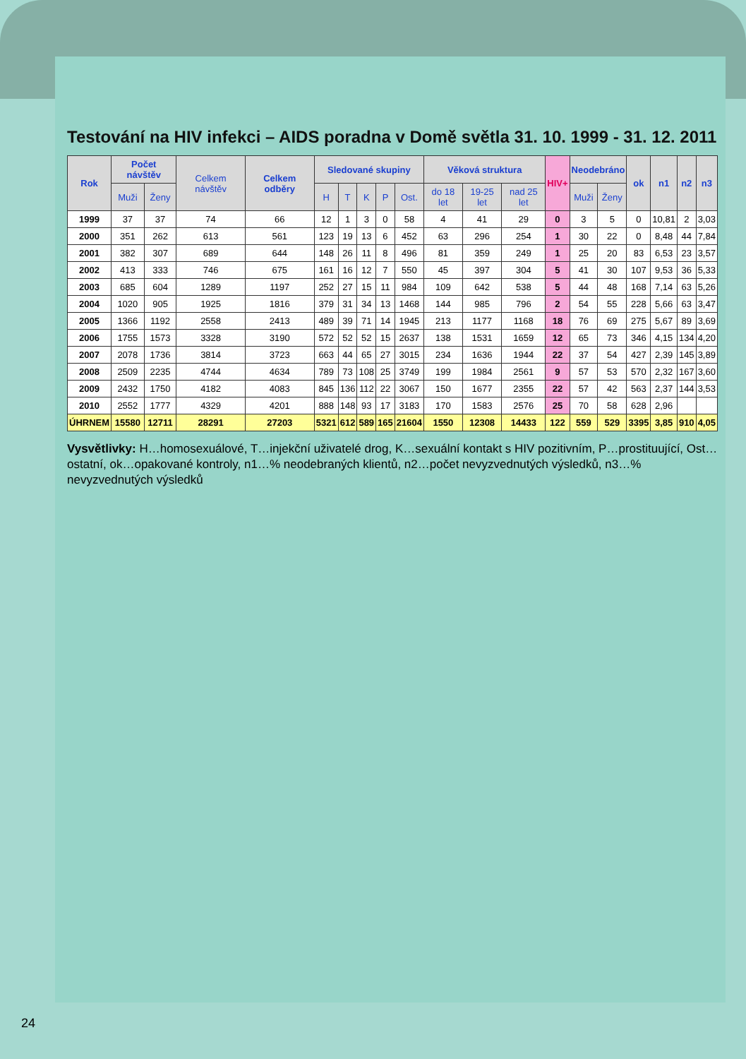Testování na HIV infekci – AIDS poradna v Domě světla 31. 10. 1999 - 31. 12. 2011
| Rok | Počet návštěv | | Celkem návštěv | Celkem odběry | Sledované skupiny | | | | | Věková struktura | | | HIV+ | Neodebráno | | ok | n1 | n2 | n3 |
| --- | --- | --- | --- | --- | --- | --- | --- | --- | --- | --- | --- | --- | --- | --- | --- | --- | --- | --- | --- |
| | Muži | Ženy | | | H | T | K | P | Ost. | do 18 let | 19-25 let | nad 25 let | | Muži | Ženy | | | | |
| 1999 | 37 | 37 | 74 | 66 | 12 | 1 | 3 | 0 | 58 | 4 | 41 | 29 | 0 | 3 | 5 | 0 | 10,81 | 2 | 3,03 |
| 2000 | 351 | 262 | 613 | 561 | 123 | 19 | 13 | 6 | 452 | 63 | 296 | 254 | 1 | 30 | 22 | 0 | 8,48 | 44 | 7,84 |
| 2001 | 382 | 307 | 689 | 644 | 148 | 26 | 11 | 8 | 496 | 81 | 359 | 249 | 1 | 25 | 20 | 83 | 6,53 | 23 | 3,57 |
| 2002 | 413 | 333 | 746 | 675 | 161 | 16 | 12 | 7 | 550 | 45 | 397 | 304 | 5 | 41 | 30 | 107 | 9,53 | 36 | 5,33 |
| 2003 | 685 | 604 | 1289 | 1197 | 252 | 27 | 15 | 11 | 984 | 109 | 642 | 538 | 5 | 44 | 48 | 168 | 7,14 | 63 | 5,26 |
| 2004 | 1020 | 905 | 1925 | 1816 | 379 | 31 | 34 | 13 | 1468 | 144 | 985 | 796 | 2 | 54 | 55 | 228 | 5,66 | 63 | 3,47 |
| 2005 | 1366 | 1192 | 2558 | 2413 | 489 | 39 | 71 | 14 | 1945 | 213 | 1177 | 1168 | 18 | 76 | 69 | 275 | 5,67 | 89 | 3,69 |
| 2006 | 1755 | 1573 | 3328 | 3190 | 572 | 52 | 52 | 15 | 2637 | 138 | 1531 | 1659 | 12 | 65 | 73 | 346 | 4,15 | 134 | 4,20 |
| 2007 | 2078 | 1736 | 3814 | 3723 | 663 | 44 | 65 | 27 | 3015 | 234 | 1636 | 1944 | 22 | 37 | 54 | 427 | 2,39 | 145 | 3,89 |
| 2008 | 2509 | 2235 | 4744 | 4634 | 789 | 73 | 108 | 25 | 3749 | 199 | 1984 | 2561 | 9 | 57 | 53 | 570 | 2,32 | 167 | 3,60 |
| 2009 | 2432 | 1750 | 4182 | 4083 | 845 | 136 | 112 | 22 | 3067 | 150 | 1677 | 2355 | 22 | 57 | 42 | 563 | 2,37 | 144 | 3,53 |
| 2010 | 2552 | 1777 | 4329 | 4201 | 888 | 148 | 93 | 17 | 3183 | 170 | 1583 | 2576 | 25 | 70 | 58 | 628 | 2,96 | | |
| ÚHRNEM | 15580 | 12711 | 28291 | 27203 | 5321 | 612 | 589 | 165 | 21604 | 1550 | 12308 | 14433 | 122 | 559 | 529 | 3395 | 3,85 | 910 | 4,05 |
Vysvětlivky: H…homosexuálové, T…injekční uživatelé drog, K…sexuální kontakt s HIV pozitivním, P…prostituující, Ost…ostatní, ok…opakované kontroly, n1…% neodebraných klientů, n2…počet nevyzvednutých výsledků, n3…% nevyzvednutých výsledků
24